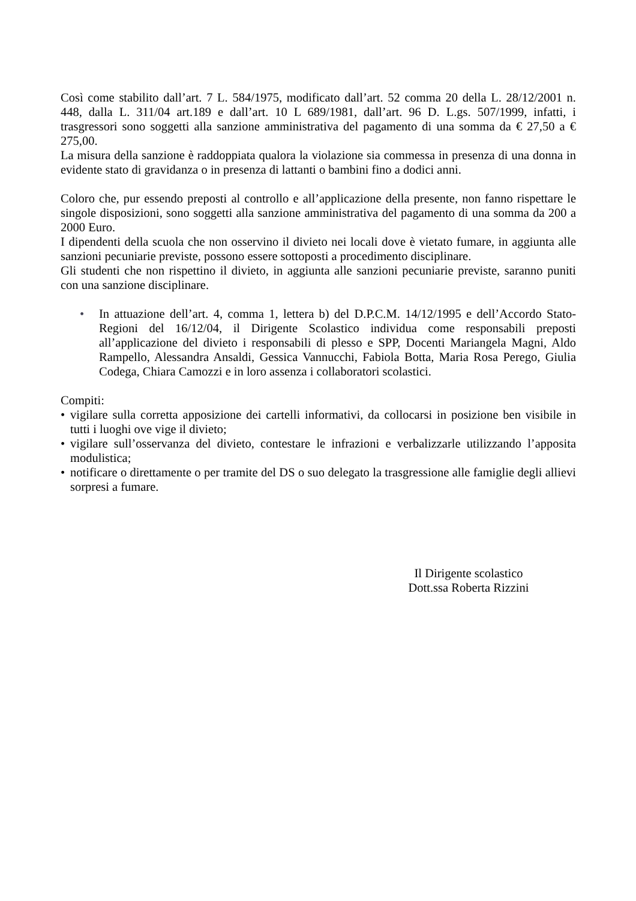Così come stabilito dall’art. 7 L. 584/1975, modificato dall’art. 52 comma 20 della L. 28/12/2001 n. 448, dalla L. 311/04 art.189 e dall’art. 10 L 689/1981, dall’art. 96 D. L.gs. 507/1999, infatti, i trasgressori sono soggetti alla sanzione amministrativa del pagamento di una somma da € 27,50 a € 275,00.
La misura della sanzione è raddoppiata qualora la violazione sia commessa in presenza di una donna in evidente stato di gravidanza o in presenza di lattanti o bambini fino a dodici anni.
Coloro che, pur essendo preposti al controllo e all’applicazione della presente, non fanno rispettare le singole disposizioni, sono soggetti alla sanzione amministrativa del pagamento di una somma da 200 a 2000 Euro.
I dipendenti della scuola che non osservino il divieto nei locali dove è vietato fumare, in aggiunta alle sanzioni pecuniarie previste, possono essere sottoposti a procedimento disciplinare.
Gli studenti che non rispettino il divieto, in aggiunta alle sanzioni pecuniarie previste, saranno puniti con una sanzione disciplinare.
• In attuazione dell’art. 4, comma 1, lettera b) del D.P.C.M. 14/12/1995 e dell’Accordo Stato-Regioni del 16/12/04, il Dirigente Scolastico individua come responsabili preposti all’applicazione del divieto i responsabili di plesso e SPP, Docenti Mariangela Magni, Aldo Rampello, Alessandra Ansaldi, Gessica Vannucchi, Fabiola Botta, Maria Rosa Perego, Giulia Codega, Chiara Camozzi e in loro assenza i collaboratori scolastici.
Compiti:
• vigilare sulla corretta apposizione dei cartelli informativi, da collocarsi in posizione ben visibile in tutti i luoghi ove vige il divieto;
• vigilare sull’osservanza del divieto, contestare le infrazioni e verbalizzarle utilizzando l’apposita modulistica;
• notificare o direttamente o per tramite del DS o suo delegato la trasgressione alle famiglie degli allievi sorpresi a fumare.
Il Dirigente scolastico
Dott.ssa Roberta Rizzini